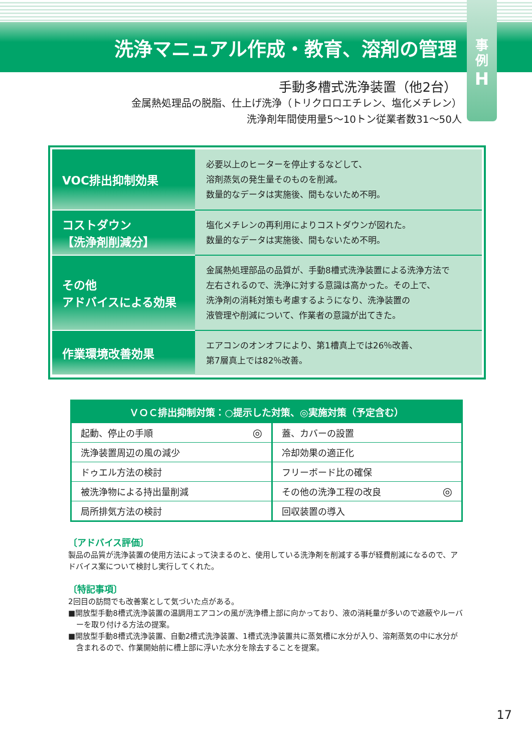洗浄マニュアル作成・教育、溶剤の管理
事
例
H
手動多槽式洗浄装置（他2台）
金属熱処理品の脱脂、仕上げ洗浄（トリクロロエチレン、塩化メチレン）
洗浄剤年間使用量5〜10トン従業者数31〜50人
| VOC排出抑制効果 | 必要以上のヒーターを停止するなどして、 溶剤蒸気の発生量そのものを削減。 数量的なデータは実施後、間もないため不明。 |
| コストダウン 【洗浄剤削減分】 | 塩化メチレンの再利用によりコストダウンが図れた。 数量的なデータは実施後、間もないため不明。 |
| その他 アドバイスによる効果 | 金属熱処理部品の品質が、手動8槽式洗浄装置による洗浄方法で 左右されるので、洗浄に対する意識は高かった。その上で、 洗浄剤の消耗対策も考慮するようになり、洗浄装置の 液管理や削減について、作業者の意識が出てきた。 |
| 作業環境改善効果 | エアコンのオンオフにより、第1槽真上では26％改善、 第7層真上では82％改善。 |
| ＶＯＣ排出抑制対策：○提示した対策、◎実施対策（予定含む） | | | |
| --- | --- | --- | --- |
| 起動、停止の手順 | ◎ | 蓋、カバーの設置 | |
| 洗浄装置周辺の風の減少 | | 冷却効果の適正化 | |
| ドゥエル方法の検討 | | フリーボード比の確保 | |
| 被洗浄物による持出量削減 | | その他の洗浄工程の改良 | ◎ |
| 局所排気方法の検討 | | 回収装置の導入 | |
〔アドバイス評価〕
製品の品質が洗浄装置の使用方法によって決まるのと、使用している洗浄剤を削減する事が経費削減になるので、アドバイス案について検討し実行してくれた。
〔特記事項〕
2回目の訪問でも改善案として気づいた点がある。
■開放型手動8槽式洗浄装置の温調用エアコンの風が洗浄槽上部に向かっており、液の消耗量が多いので遮蔽やルーバーを取り付ける方法の提案。
■開放型手動8槽式洗浄装置、自動2槽式洗浄装置、1槽式洗浄装置共に蒸気槽に水分が入り、溶剤蒸気の中に水分が含まれるので、作業開始前に槽上部に浮いた水分を除去することを提案。
17